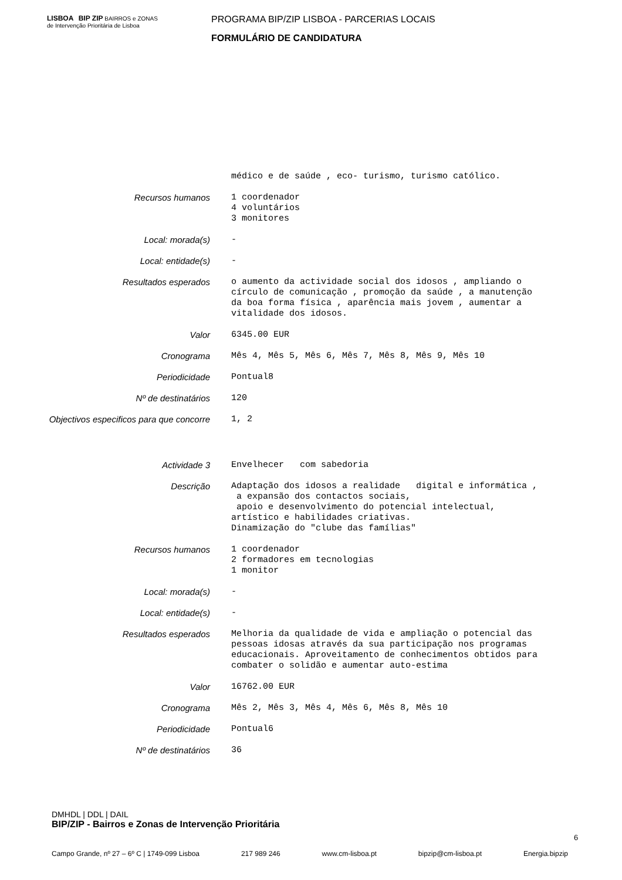LISBOA BIP ZIP BAIRROS e ZONAS de Intervenção Prioritária de Lisboa
PROGRAMA BIP/ZIP LISBOA - PARCERIAS LOCAIS
FORMULÁRIO DE CANDIDATURA
médico e de saúde , eco- turismo, turismo católico.
Recursos humanos
1 coordenador 4 voluntários 3 monitores
Local: morada(s)
-
Local: entidade(s)
-
Resultados esperados
o aumento da actividade social dos idosos , ampliando o círculo de comunicação , promoção da saúde , a manutenção da boa forma física , aparência mais jovem , aumentar a vitalidade dos idosos.
Valor
6345.00 EUR
Cronograma
Mês 4, Mês 5, Mês 6, Mês 7, Mês 8, Mês 9, Mês 10
Periodicidade
Pontual8
Nº de destinatários
120
Objectivos especificos para que concorre
1, 2
Actividade 3
Envelhecer com sabedoria
Descrição
Adaptação dos idosos a realidade digital e informática , a expansão dos contactos sociais, apoio e desenvolvimento do potencial intelectual, artístico e habilidades criativas. Dinamização do "clube das famílias"
Recursos humanos
1 coordenador 2 formadores em tecnologias 1 monitor
Local: morada(s)
-
Local: entidade(s)
-
Resultados esperados
Melhoria da qualidade de vida e ampliação o potencial das pessoas idosas através da sua participação nos programas educacionais. Aproveitamento de conhecimentos obtidos para combater o solidão e aumentar auto-estima
Valor
16762.00 EUR
Cronograma
Mês 2, Mês 3, Mês 4, Mês 6, Mês 8, Mês 10
Periodicidade
Pontual6
Nº de destinatários
36
DMHDL | DDL | DAIL
BIP/ZIP - Bairros e Zonas de Intervenção Prioritária
6
Campo Grande, nº 27 – 6º C | 1749-099 Lisboa 217 989 246 www.cm-lisboa.pt bipzip@cm-lisboa.pt Energia.bipzip